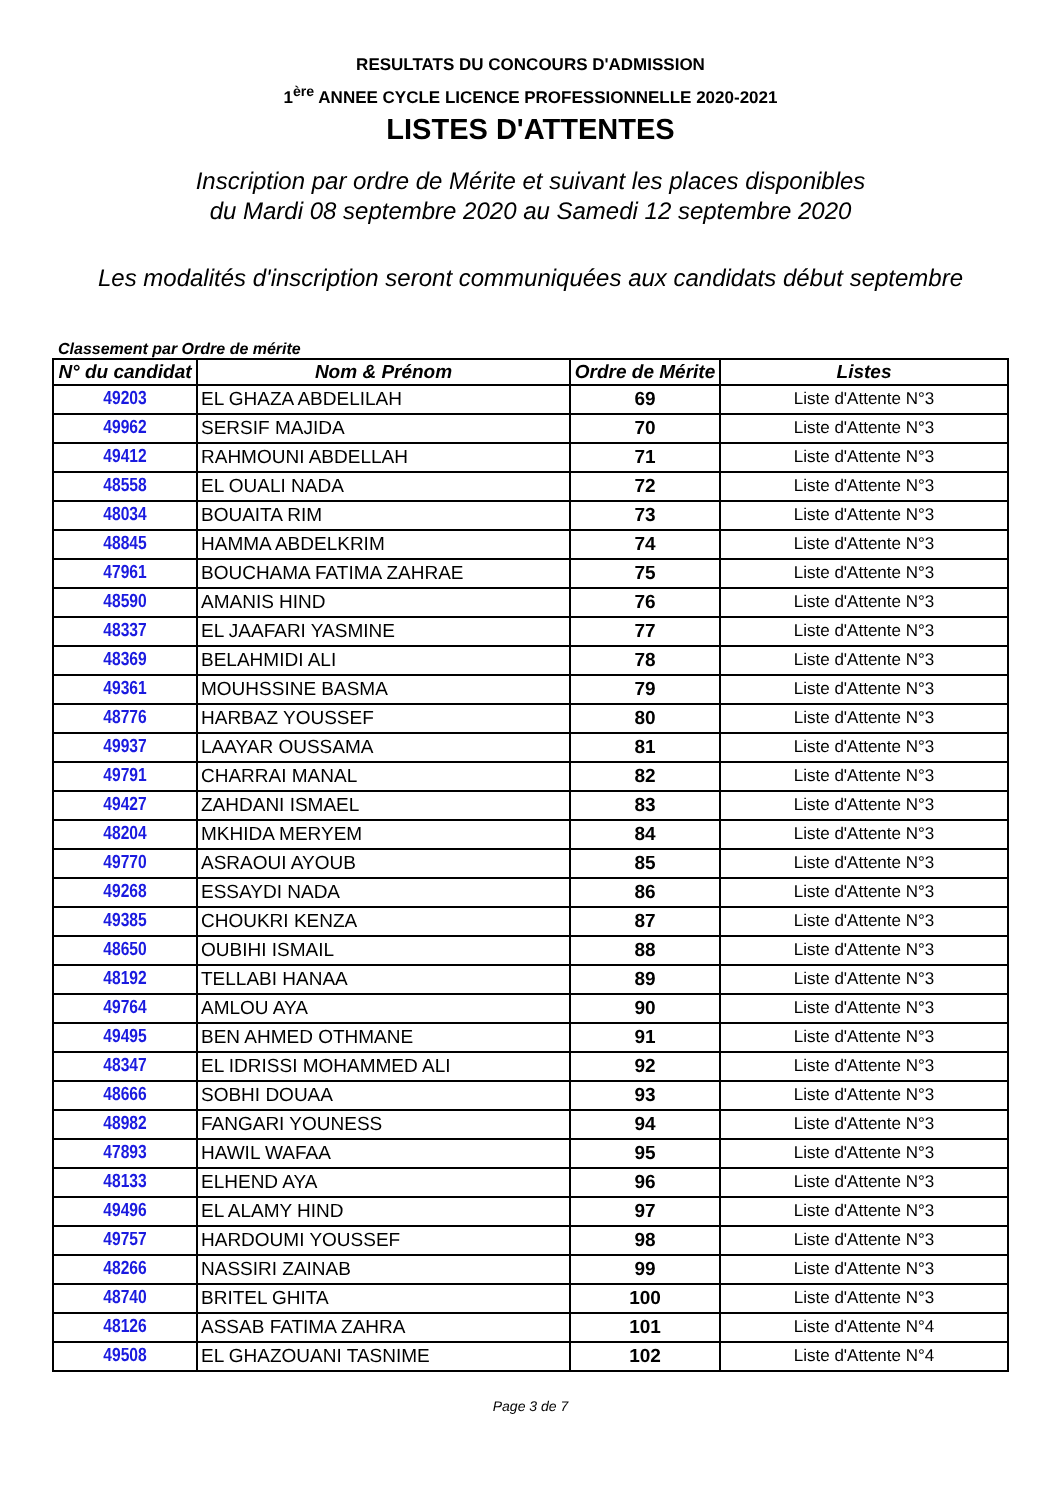RESULTATS DU CONCOURS D'ADMISSION
1<sup>ère</sup> ANNEE CYCLE LICENCE PROFESSIONNELLE 2020-2021
LISTES D'ATTENTES
Inscription par ordre de Mérite et suivant les places disponibles
du Mardi 08 septembre 2020 au Samedi 12 septembre 2020
Les modalités d'inscription seront communiquées aux candidats début septembre
Classement par Ordre de mérite
| N° du candidat | Nom & Prénom | Ordre de Mérite | Listes |
| --- | --- | --- | --- |
| 49203 | EL GHAZA ABDELILAH | 69 | Liste d'Attente N°3 |
| 49962 | SERSIF MAJIDA | 70 | Liste d'Attente N°3 |
| 49412 | RAHMOUNI ABDELLAH | 71 | Liste d'Attente N°3 |
| 48558 | EL OUALI NADA | 72 | Liste d'Attente N°3 |
| 48034 | BOUAITA RIM | 73 | Liste d'Attente N°3 |
| 48845 | HAMMA ABDELKRIM | 74 | Liste d'Attente N°3 |
| 47961 | BOUCHAMA FATIMA ZAHRAE | 75 | Liste d'Attente N°3 |
| 48590 | AMANIS HIND | 76 | Liste d'Attente N°3 |
| 48337 | EL JAAFARI YASMINE | 77 | Liste d'Attente N°3 |
| 48369 | BELAHMIDI ALI | 78 | Liste d'Attente N°3 |
| 49361 | MOUHSSINE BASMA | 79 | Liste d'Attente N°3 |
| 48776 | HARBAZ YOUSSEF | 80 | Liste d'Attente N°3 |
| 49937 | LAAYAR OUSSAMA | 81 | Liste d'Attente N°3 |
| 49791 | CHARRAI MANAL | 82 | Liste d'Attente N°3 |
| 49427 | ZAHDANI ISMAEL | 83 | Liste d'Attente N°3 |
| 48204 | MKHIDA MERYEM | 84 | Liste d'Attente N°3 |
| 49770 | ASRAOUI AYOUB | 85 | Liste d'Attente N°3 |
| 49268 | ESSAYDI NADA | 86 | Liste d'Attente N°3 |
| 49385 | CHOUKRI KENZA | 87 | Liste d'Attente N°3 |
| 48650 | OUBIHI ISMAIL | 88 | Liste d'Attente N°3 |
| 48192 | TELLABI HANAA | 89 | Liste d'Attente N°3 |
| 49764 | AMLOU AYA | 90 | Liste d'Attente N°3 |
| 49495 | BEN AHMED OTHMANE | 91 | Liste d'Attente N°3 |
| 48347 | EL IDRISSI MOHAMMED ALI | 92 | Liste d'Attente N°3 |
| 48666 | SOBHI DOUAA | 93 | Liste d'Attente N°3 |
| 48982 | FANGARI YOUNESS | 94 | Liste d'Attente N°3 |
| 47893 | HAWIL WAFAA | 95 | Liste d'Attente N°3 |
| 48133 | ELHEND AYA | 96 | Liste d'Attente N°3 |
| 49496 | EL ALAMY HIND | 97 | Liste d'Attente N°3 |
| 49757 | HARDOUMI YOUSSEF | 98 | Liste d'Attente N°3 |
| 48266 | NASSIRI ZAINAB | 99 | Liste d'Attente N°3 |
| 48740 | BRITEL GHITA | 100 | Liste d'Attente N°3 |
| 48126 | ASSAB FATIMA ZAHRA | 101 | Liste d'Attente N°4 |
| 49508 | EL GHAZOUANI TASNIME | 102 | Liste d'Attente N°4 |
Page 3 de 7